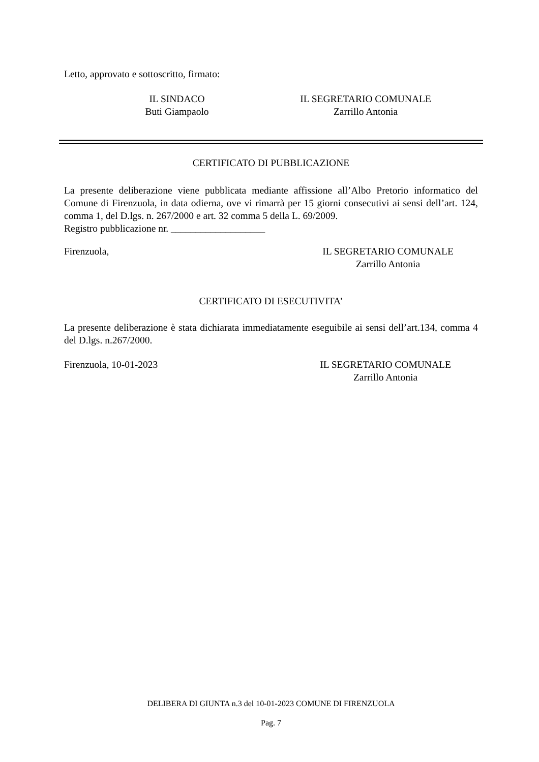Letto, approvato e sottoscritto, firmato:
IL SINDACO
Buti Giampaolo
IL SEGRETARIO COMUNALE
Zarrillo Antonia
CERTIFICATO DI PUBBLICAZIONE
La presente deliberazione viene pubblicata mediante affissione all’Albo Pretorio informatico del Comune di Firenzuola, in data odierna, ove vi rimarrà per 15 giorni consecutivi ai sensi dell’art. 124, comma 1, del D.lgs. n. 267/2000 e art. 32 comma 5 della L. 69/2009.
Registro pubblicazione nr. ___________________
Firenzuola, IL SEGRETARIO COMUNALE
Zarrillo Antonia
CERTIFICATO DI ESECUTIVITA’
La presente deliberazione è stata dichiarata immediatamente eseguibile ai sensi dell’art.134, comma 4 del D.lgs. n.267/2000.
Firenzuola, 10-01-2023 IL SEGRETARIO COMUNALE
Zarrillo Antonia
DELIBERA DI GIUNTA n.3 del 10-01-2023 COMUNE DI FIRENZUOLA
Pag. 7